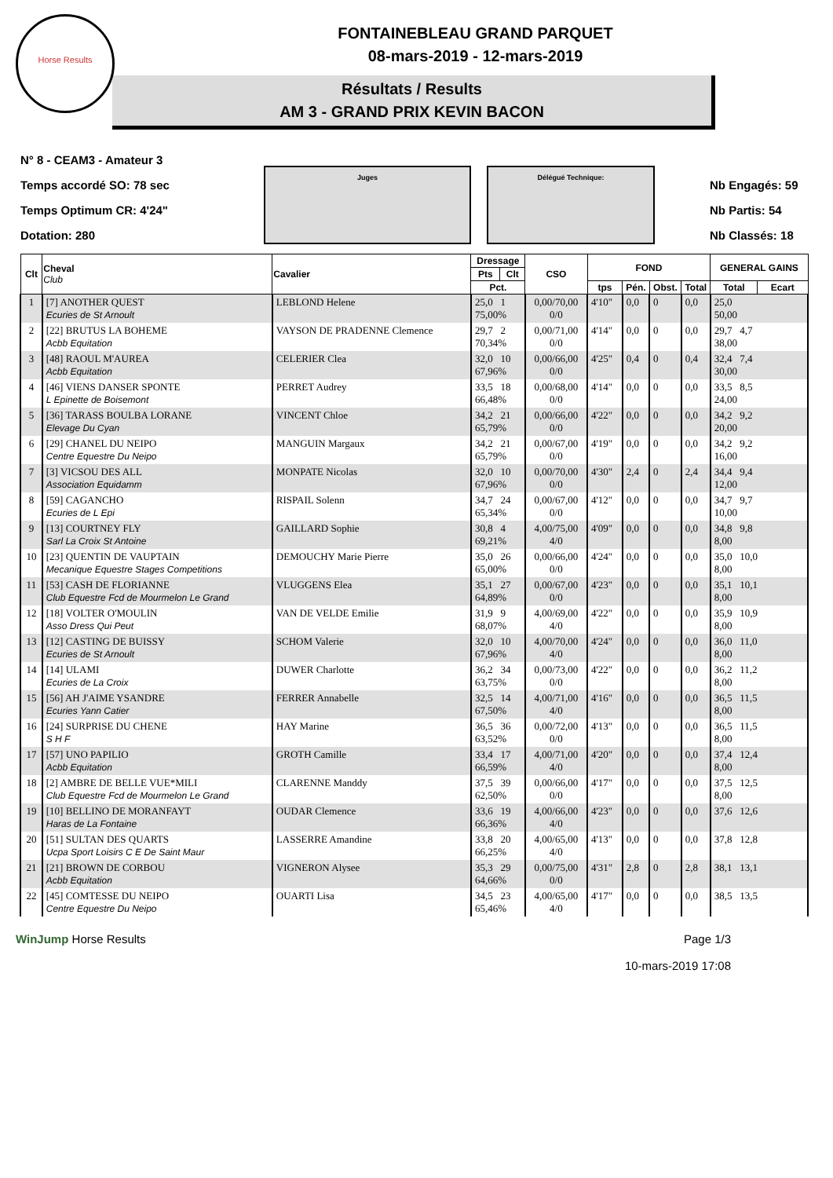Horse Results
FONTAINEBLEAU GRAND PARQUET
08-mars-2019 - 12-mars-2019
Résultats / Results
AM 3 - GRAND PRIX KEVIN BACON
N° 8 - CEAM3 - Amateur 3
Temps accordé SO: 78 sec
Temps Optimum CR: 4'24"
Dotation: 280
Juges Délégué Technique:
Nb Engagés: 59
Nb Partis: 54
Nb Classés: 18
| Clt | Cheval Club | Cavalier | Dressage | | CSO | FOND | | | | GENERAL GAINS | |
| --- | --- | --- | --- | --- | --- | --- | --- | --- | --- | --- | --- |
| | | | Pts | Clt | | | | | | | |
| | | | Pct. | | | tps | Pén. | Obst. | Total | Total | Ecart |
| 1 | [7] ANOTHER QUEST Ecuries de St Arnoult | LEBLOND Helene | 25,0 1 75,00% | | 0,00/70,00 0/0 | 4'10" | 0,0 | 0 | 0,0 | 25,0 50,00 | |
| 2 | [22] BRUTUS LA BOHEME Acbb Equitation | VAYSON DE PRADENNE Clemence | 29,7 2 70,34% | | 0,00/71,00 0/0 | 4'14" | 0,0 | 0 | 0,0 | 29,7 4,7 38,00 | |
| 3 | [48] RAOUL M'AUREA Acbb Equitation | CELERIER Clea | 32,0 10 67,96% | | 0,00/66,00 0/0 | 4'25" | 0,4 | 0 | 0,4 | 32,4 7,4 30,00 | |
| 4 | [46] VIENS DANSER SPONTE L Epinette de Boisemont | PERRET Audrey | 33,5 18 66,48% | | 0,00/68,00 0/0 | 4'14" | 0,0 | 0 | 0,0 | 33,5 8,5 24,00 | |
| 5 | [36] TARASS BOULBA LORANE Elevage Du Cyan | VINCENT Chloe | 34,2 21 65,79% | | 0,00/66,00 0/0 | 4'22" | 0,0 | 0 | 0,0 | 34,2 9,2 20,00 | |
| 6 | [29] CHANEL DU NEIPO Centre Equestre Du Neipo | MANGUIN Margaux | 34,2 21 65,79% | | 0,00/67,00 0/0 | 4'19" | 0,0 | 0 | 0,0 | 34,2 9,2 16,00 | |
| 7 | [3] VICSOU DES ALL Association Equidamm | MONPATE Nicolas | 32,0 10 67,96% | | 0,00/70,00 0/0 | 4'30" | 2,4 | 0 | 2,4 | 34,4 9,4 12,00 | |
| 8 | [59] CAGANCHO Ecuries de L Epi | RISPAIL Solenn | 34,7 24 65,34% | | 0,00/67,00 0/0 | 4'12" | 0,0 | 0 | 0,0 | 34,7 9,7 10,00 | |
| 9 | [13] COURTNEY FLY Sarl La Croix St Antoine | GAILLARD Sophie | 30,8 4 69,21% | | 4,00/75,00 4/0 | 4'09" | 0,0 | 0 | 0,0 | 34,8 9,8 8,00 | |
| 10 | [23] QUENTIN DE VAUPTAIN Mecanique Equestre Stages Competitions | DEMOUCHY Marie Pierre | 35,0 26 65,00% | | 0,00/66,00 0/0 | 4'24" | 0,0 | 0 | 0,0 | 35,0 10,0 8,00 | |
| 11 | [53] CASH DE FLORIANNE Club Equestre Fcd de Mourmelon Le Grand | VLUGGENS Elea | 35,1 27 64,89% | | 0,00/67,00 0/0 | 4'23" | 0,0 | 0 | 0,0 | 35,1 10,1 8,00 | |
| 12 | [18] VOLTER O'MOULIN Asso Dress Qui Peut | VAN DE VELDE Emilie | 31,9 9 68,07% | | 4,00/69,00 4/0 | 4'22" | 0,0 | 0 | 0,0 | 35,9 10,9 8,00 | |
| 13 | [12] CASTING DE BUISSY Ecuries de St Arnoult | SCHOM Valerie | 32,0 10 67,96% | | 4,00/70,00 4/0 | 4'24" | 0,0 | 0 | 0,0 | 36,0 11,0 8,00 | |
| 14 | [14] ULAMI Ecuries de La Croix | DUWER Charlotte | 36,2 34 63,75% | | 0,00/73,00 0/0 | 4'22" | 0,0 | 0 | 0,0 | 36,2 11,2 8,00 | |
| 15 | [56] AH J'AIME YSANDRE Ecuries Yann Catier | FERRER Annabelle | 32,5 14 67,50% | | 4,00/71,00 4/0 | 4'16" | 0,0 | 0 | 0,0 | 36,5 11,5 8,00 | |
| 16 | [24] SURPRISE DU CHENE S H F | HAY Marine | 36,5 36 63,52% | | 0,00/72,00 0/0 | 4'13" | 0,0 | 0 | 0,0 | 36,5 11,5 8,00 | |
| 17 | [57] UNO PAPILIO Acbb Equitation | GROTH Camille | 33,4 17 66,59% | | 4,00/71,00 4/0 | 4'20" | 0,0 | 0 | 0,0 | 37,4 12,4 8,00 | |
| 18 | [2] AMBRE DE BELLE VUE*MILI Club Equestre Fcd de Mourmelon Le Grand | CLARENNE Manddy | 37,5 39 62,50% | | 0,00/66,00 0/0 | 4'17" | 0,0 | 0 | 0,0 | 37,5 12,5 8,00 | |
| 19 | [10] BELLINO DE MORANFAYT Haras de La Fontaine | OUDAR Clemence | 33,6 19 66,36% | | 4,00/66,00 4/0 | 4'23" | 0,0 | 0 | 0,0 | 37,6 12,6 | |
| 20 | [51] SULTAN DES QUARTS Ucpa Sport Loisirs C E De Saint Maur | LASSERRE Amandine | 33,8 20 66,25% | | 4,00/65,00 4/0 | 4'13" | 0,0 | 0 | 0,0 | 37,8 12,8 | |
| 21 | [21] BROWN DE CORBOU Acbb Equitation | VIGNERON Alysee | 35,3 29 64,66% | | 0,00/75,00 0/0 | 4'31" | 2,8 | 0 | 2,8 | 38,1 13,1 | |
| 22 | [45] COMTESSE DU NEIPO Centre Equestre Du Neipo | OUARTI Lisa | 34,5 23 65,46% | | 4,00/65,00 4/0 | 4'17" | 0,0 | 0 | 0,0 | 38,5 13,5 | |
WinJump Horse Results Page 1/3
10-mars-2019 17:08